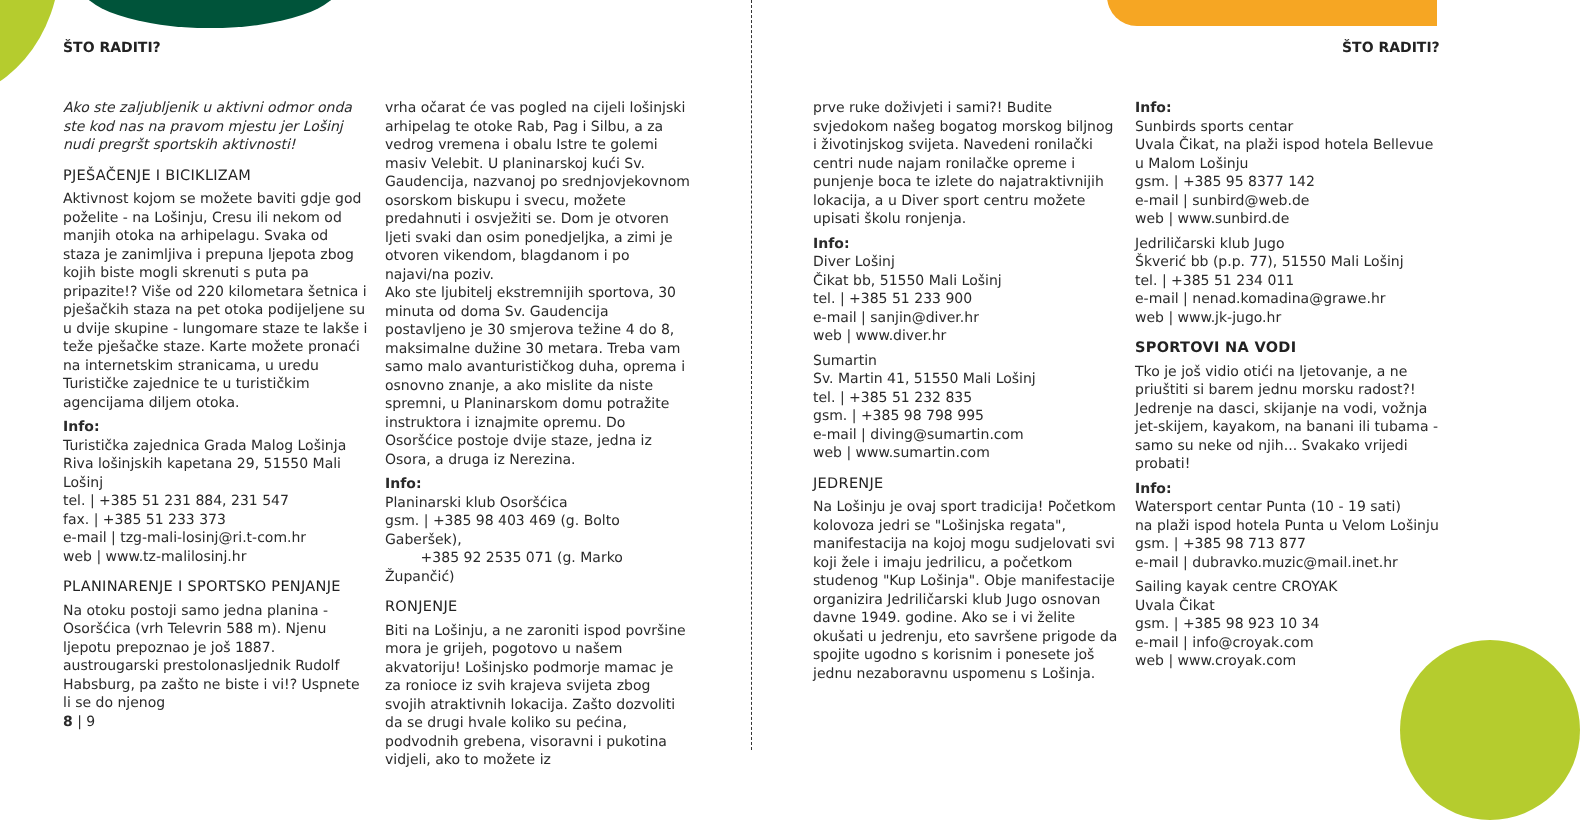ŠTO RADITI? ŠTO RADITI?
Ako ste zaljubljenik u aktivni odmor onda ste kod nas na pravom mjestu jer Lošinj nudi pregršt sportskih aktivnosti!
PJEŠAČENJE I BICIKLIZAM
Aktivnost kojom se možete baviti gdje god poželite - na Lošinju, Cresu ili nekom od manjih otoka na arhipelagu. Svaka od staza je zanimljiva i prepuna ljepota zbog kojih biste mogli skrenuti s puta pa pripazite!? Više od 220 kilometara šetnica i pješačkih staza na pet otoka podijeljene su u dvije skupine - lungomare staze te lakše i teže pješačke staze. Karte možete pronaći na internetskim stranicama, u uredu Turističke zajednice te u turističkim agencijama diljem otoka.
Info:
Turistička zajednica Grada Malog Lošinja
Riva lošinjskih kapetana 29, 51550 Mali Lošinj
tel. | +385 51 231 884, 231 547
fax. | +385 51 233 373
e-mail | tzg-mali-losinj@ri.t-com.hr
web | www.tz-malilosinj.hr
PLANINARENJE I SPORTSKO PENJANJE
Na otoku postoji samo jedna planina - Osoršćica (vrh Televrin 588 m). Njenu ljepotu prepoznao je još 1887. austrougarski prestolonasljednik Rudolf Habsburg, pa zašto ne biste i vi!? Uspnete li se do njenog
vrha očarat će vas pogled na cijeli lošinjski arhipelag te otoke Rab, Pag i Silbu, a za vedrog vremena i obalu Istre te golemi masiv Velebit. U planinarskoj kući Sv. Gaudencija, nazvanoj po srednjovjekovnom osorskom biskupu i svecu, možete predahnuti i osvježiti se. Dom je otvoren ljeti svaki dan osim ponedjeljka, a zimi je otvoren vikendom, blagdanom i po najavi/na poziv.
Ako ste ljubitelj ekstremnijih sportova, 30 minuta od doma Sv. Gaudencija postavljeno je 30 smjerova težine 4 do 8, maksimalne dužine 30 metara. Treba vam samo malo avanturističkog duha, oprema i osnovno znanje, a ako mislite da niste spremni, u Planinarskom domu potražite instruktora i iznajmite opremu. Do Osoršćice postoje dvije staze, jedna iz Osora, a druga iz Nerezina.
Info:
Planinarski klub Osoršćica
gsm. | +385 98 403 469 (g. Bolto Gaberšek),
+385 92 2535 071 (g. Marko Župančić)
RONJENJE
Biti na Lošinju, a ne zaroniti ispod površine mora je grijeh, pogotovo u našem akvatoriju! Lošinjsko podmorje mamac je za ronioce iz svih krajeva svijeta zbog svojih atraktivnih lokacija. Zašto dozvoliti da se drugi hvale koliko su pećina, podvodnih grebena, visoravni i pukotina vidjeli, ako to možete iz
prve ruke doživjeti i sami?! Budite svjedokom našeg bogatog morskog biljnog i životinjskog svijeta. Navedeni ronilački centri nude najam ronilačke opreme i punjenje boca te izlete do najatraktivnijih lokacija, a u Diver sport centru možete upisati školu ronjenja.
Info:
Diver Lošinj
Čikat bb, 51550 Mali Lošinj
tel. | +385 51 233 900
e-mail | sanjin@diver.hr
web | www.diver.hr
Sumartin
Sv. Martin 41, 51550 Mali Lošinj
tel. | +385 51 232 835
gsm. | +385 98 798 995
e-mail | diving@sumartin.com
web | www.sumartin.com
JEDRENJE
Na Lošinju je ovaj sport tradicija! Početkom kolovoza jedri se "Lošinjska regata", manifestacija na kojoj mogu sudjelovati svi koji žele i imaju jedrilicu, a početkom studenog "Kup Lošinja". Obje manifestacije organizira Jedriličarski klub Jugo osnovan davne 1949. godine. Ako se i vi želite okušati u jedrenju, eto savršene prigode da spojite ugodno s korisnim i ponesete još jednu nezaboravnu uspomenu s Lošinja.
Info:
Sunbirds sports centar
Uvala Čikat, na plaži ispod hotela Bellevue u Malom Lošinju
gsm. | +385 95 8377 142
e-mail | sunbird@web.de
web | www.sunbird.de
Jedriličarski klub Jugo
Škverić bb (p.p. 77), 51550 Mali Lošinj
tel. | +385 51 234 011
e-mail | nenad.komadina@grawe.hr
web | www.jk-jugo.hr
SPORTOVI NA VODI
Tko je još vidio otići na ljetovanje, a ne priuštiti si barem jednu morsku radost?! Jedrenje na dasci, skijanje na vodi, vožnja jet-skijem, kayakom, na banani ili tubama - samo su neke od njih... Svakako vrijedi probati!
Info:
Watersport centar Punta (10 - 19 sati)
na plaži ispod hotela Punta u Velom Lošinju
gsm. | +385 98 713 877
e-mail | dubravko.muzic@mail.inet.hr
Sailing kayak centre CROYAK
Uvala Čikat
gsm. | +385 98 923 10 34
e-mail | info@croyak.com
web | www.croyak.com
8 | 9